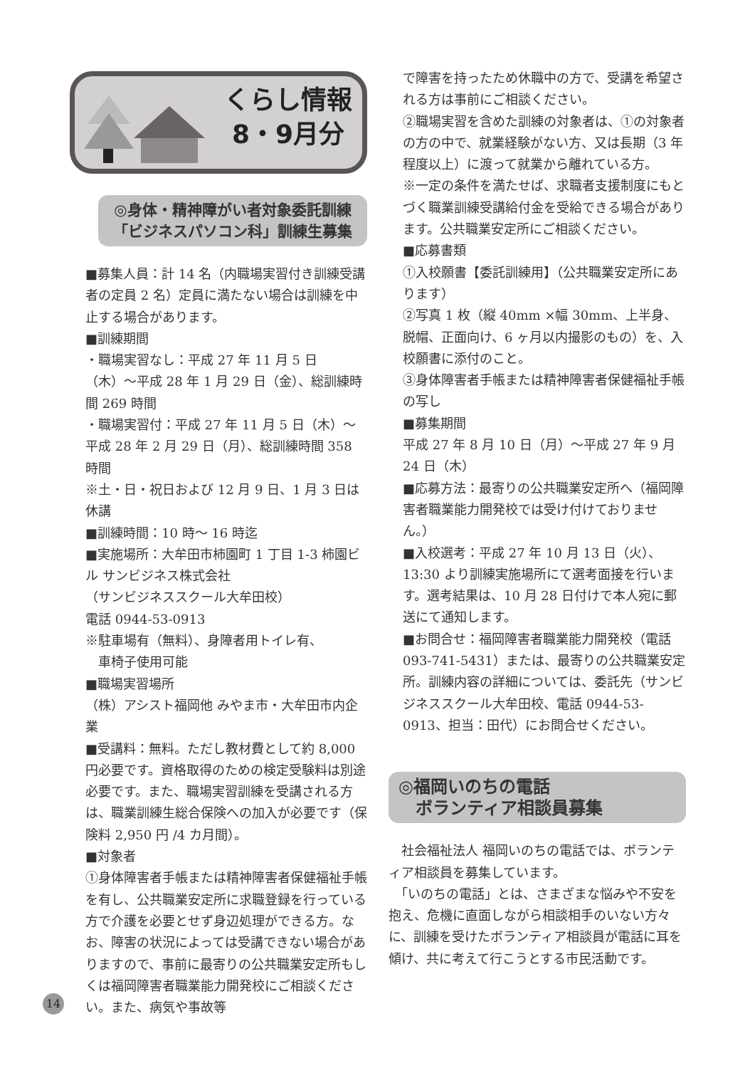くらし情報
8・9月分
◎身体・精神障がい者対象委託訓練
「ビジネスパソコン科」訓練生募集
■募集人員：計 14 名（内職場実習付き訓練受講者の定員 2 名）定員に満たない場合は訓練を中止する場合があります。
■訓練期間
・職場実習なし：平成 27 年 11 月 5 日（木）〜平成 28 年 1 月 29 日（金）、総訓練時間 269 時間
・職場実習付：平成 27 年 11 月 5 日（木）〜平成 28 年 2 月 29 日（月）、総訓練時間 358 時間
※土・日・祝日および 12 月 9 日、1 月 3 日は休講
■訓練時間：10 時〜 16 時迄
■実施場所：大牟田市柿園町 1 丁目 1-3 柿園ビル サンビジネス株式会社
（サンビジネススクール大牟田校）
電話 0944-53-0913
※駐車場有（無料）、身障者用トイレ有、
　車椅子使用可能
■職場実習場所
（株）アシスト福岡他 みやま市・大牟田市内企業
■受講料：無料。ただし教材費として約 8,000 円必要です。資格取得のための検定受験料は別途必要です。また、職場実習訓練を受講される方は、職業訓練生総合保険への加入が必要です（保険料 2,950 円 /4 カ月間）。
■対象者
①身体障害者手帳または精神障害者保健福祉手帳を有し、公共職業安定所に求職登録を行っている方で介護を必要とせず身辺処理ができる方。なお、障害の状況によっては受講できない場合がありますので、事前に最寄りの公共職業安定所もしくは福岡障害者職業能力開発校にご相談ください。また、病気や事故等
で障害を持ったため休職中の方で、受講を希望される方は事前にご相談ください。
②職場実習を含めた訓練の対象者は、①の対象者の方の中で、就業経験がない方、又は長期（3 年程度以上）に渡って就業から離れている方。
※一定の条件を満たせば、求職者支援制度にもとづく職業訓練受講給付金を受給できる場合があります。公共職業安定所にご相談ください。
■応募書類
①入校願書【委託訓練用】（公共職業安定所にあります）
②写真 1 枚（縦 40mm ×幅 30mm、上半身、脱帽、正面向け、6 ヶ月以内撮影のもの）を、入校願書に添付のこと。
③身体障害者手帳または精神障害者保健福祉手帳の写し
■募集期間
平成 27 年 8 月 10 日（月）〜平成 27 年 9 月 24 日（木）
■応募方法：最寄りの公共職業安定所へ（福岡障害者職業能力開発校では受け付けておりません。）
■入校選考：平成 27 年 10 月 13 日（火）、13:30 より訓練実施場所にて選考面接を行います。選考結果は、10 月 28 日付けで本人宛に郵送にて通知します。
■お問合せ：福岡障害者職業能力開発校（電話 093-741-5431）または、最寄りの公共職業安定所。訓練内容の詳細については、委託先（サンビジネススクール大牟田校、電話 0944-53-0913、担当：田代）にお問合せください。
◎福岡いのちの電話
　ボランティア相談員募集
　社会福祉法人 福岡いのちの電話では、ボランティア相談員を募集しています。
　「いのちの電話」とは、さまざまな悩みや不安を抱え、危機に直面しながら相談相手のいない方々に、訓練を受けたボランティア相談員が電話に耳を傾け、共に考えて行こうとする市民活動です。
14